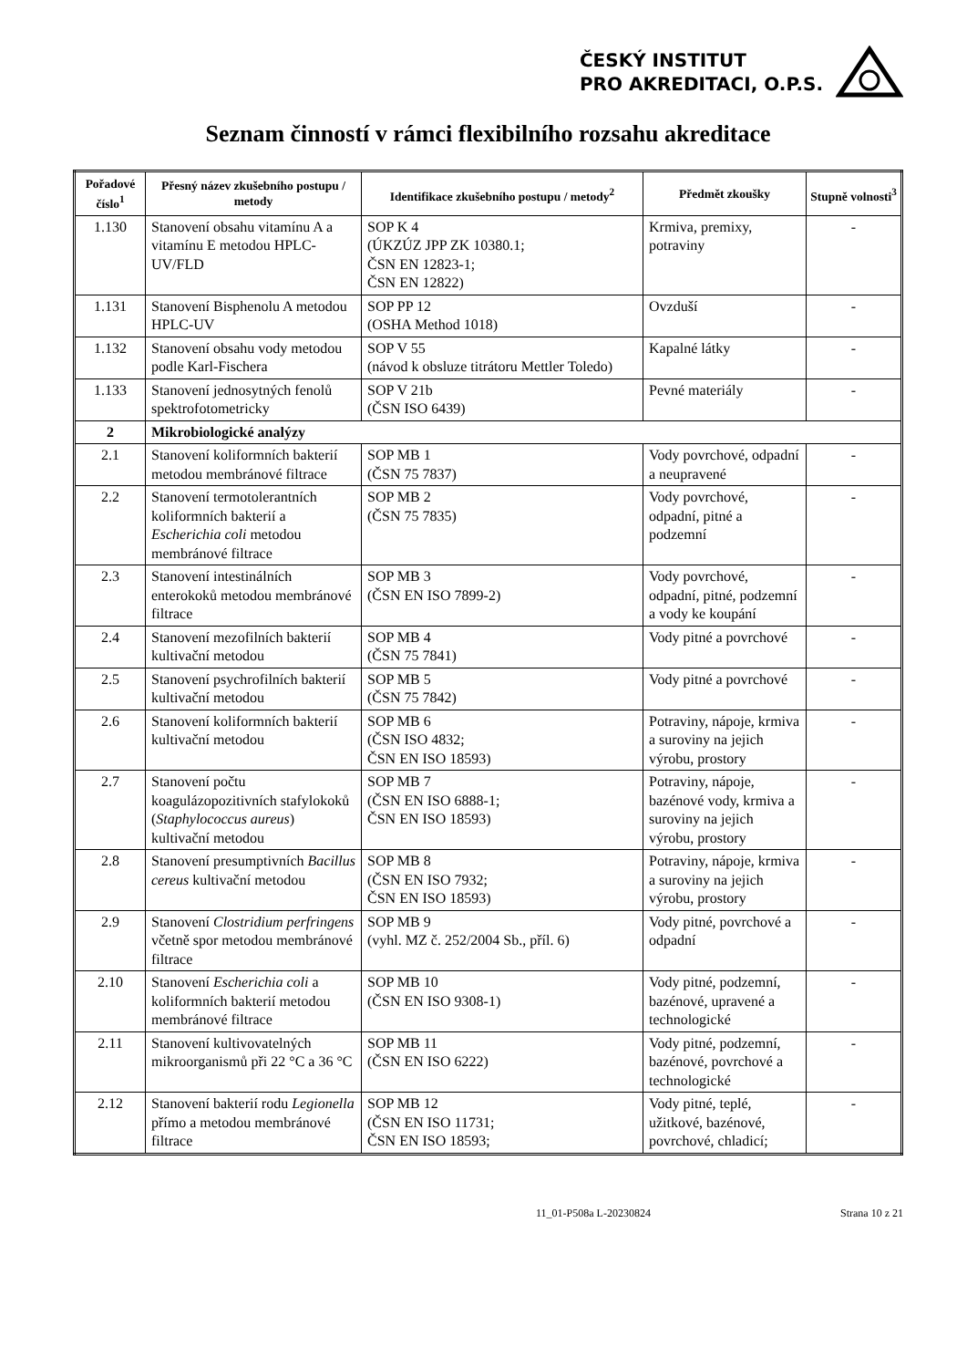ČESKÝ INSTITUT
PRO AKREDITACI, O.P.S.
Seznam činností v rámci flexibilního rozsahu akreditace
| Pořadové číslo<sup>1</sup> | Přesný název zkušebního postupu / metody | Identifikace zkušebního postupu / metody<sup>2</sup> | Předmět zkoušky | Stupně volnosti<sup>3</sup> |
| --- | --- | --- | --- | --- |
| 1.130 | Stanovení obsahu vitamínu A a vitamínu E metodou HPLC-UV/FLD | SOP K 4 (ÚKZÚZ JPP ZK 10380.1; ČSN EN 12823-1; ČSN EN 12822) | Krmiva, premixy, potraviny | - |
| 1.131 | Stanovení Bisphenolu A metodou HPLC-UV | SOP PP 12 (OSHA Method 1018) | Ovzduší | - |
| 1.132 | Stanovení obsahu vody metodou podle Karl-Fischera | SOP V 55 (návod k obsluze titrátoru Mettler Toledo) | Kapalné látky | - |
| 1.133 | Stanovení jednosytných fenolů spektrofotometricky | SOP V 21b (ČSN ISO 6439) | Pevné materiály | - |
| 2 | Mikrobiologické analýzy | | | |
| 2.1 | Stanovení koliformních bakterií metodou membránové filtrace | SOP MB 1 (ČSN 75 7837) | Vody povrchové, odpadní a neupravené | - |
| 2.2 | Stanovení termotolerantních koliformních bakterií a Escherichia coli metodou membránové filtrace | SOP MB 2 (ČSN 75 7835) | Vody povrchové, odpadní, pitné a podzemní | - |
| 2.3 | Stanovení intestinálních enterokoků metodou membránové filtrace | SOP MB 3 (ČSN EN ISO 7899-2) | Vody povrchové, odpadní, pitné, podzemní a vody ke koupání | - |
| 2.4 | Stanovení mezofilních bakterií kultivační metodou | SOP MB 4 (ČSN 75 7841) | Vody pitné a povrchové | - |
| 2.5 | Stanovení psychrofilních bakterií kultivační metodou | SOP MB 5 (ČSN 75 7842) | Vody pitné a povrchové | - |
| 2.6 | Stanovení koliformních bakterií kultivační metodou | SOP MB 6 (ČSN ISO 4832; ČSN EN ISO 18593) | Potraviny, nápoje, krmiva a suroviny na jejich výrobu, prostory | - |
| 2.7 | Stanovení počtu koagulázopozitivních stafylokoků ( Staphylococcus aureus ) kultivační metodou | SOP MB 7 (ČSN EN ISO 6888-1; ČSN EN ISO 18593) | Potraviny, nápoje, bazénové vody, krmiva a suroviny na jejich výrobu, prostory | - |
| 2.8 | Stanovení presumptivních Bacillus cereus kultivační metodou | SOP MB 8 (ČSN EN ISO 7932; ČSN EN ISO 18593) | Potraviny, nápoje, krmiva a suroviny na jejich výrobu, prostory | - |
| 2.9 | Stanovení Clostridium perfringens včetně spor metodou membránové filtrace | SOP MB 9 (vyhl. MZ č. 252/2004 Sb., příl. 6) | Vody pitné, povrchové a odpadní | - |
| 2.10 | Stanovení Escherichia coli a koliformních bakterií metodou membránové filtrace | SOP MB 10 (ČSN EN ISO 9308-1) | Vody pitné, podzemní, bazénové, upravené a technologické | - |
| 2.11 | Stanovení kultivovatelných mikroorganismů při 22 °C a 36 °C | SOP MB 11 (ČSN EN ISO 6222) | Vody pitné, podzemní, bazénové, povrchové a technologické | - |
| 2.12 | Stanovení bakterií rodu Legionella přímo a metodou membránové filtrace | SOP MB 12 (ČSN EN ISO 11731; ČSN EN ISO 18593; | Vody pitné, teplé, užitkové, bazénové, povrchové, chladicí; | - |
11_01-P508a L-20230824 Strana 10 z 21